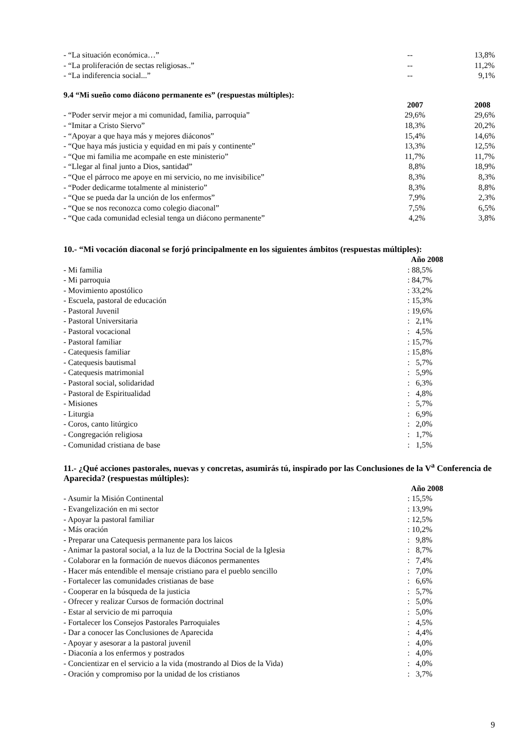| - “La situación económica…” | -- | 13,8% |
| - “La proliferación de sectas religiosas..” | -- | 11,2% |
| - “La indiferencia social...” | -- | 9,1% |
9.4 “Mi sueño como diácono permanente es” (respuestas múltiples):
| | 2007 | 2008 |
| - “Poder servir mejor a mi comunidad, familia, parroquia” | 29,6% | 29,6% |
| - “Imitar a Cristo Siervo” | 18,3% | 20,2% |
| - “Apoyar a que haya más y mejores diáconos” | 15,4% | 14,6% |
| - “Que haya más justicia y equidad en mi país y continente” | 13,3% | 12,5% |
| - “Que mi familia me acompañe en este ministerio” | 11,7% | 11,7% |
| - “Llegar al final junto a Dios, santidad” | 8,8% | 18,9% |
| - “Que el párroco me apoye en mi servicio, no me invisibilice” | 8,3% | 8,3% |
| - “Poder dedicarme totalmente al ministerio” | 8,3% | 8,8% |
| - “Que se pueda dar la unción de los enfermos” | 7,9% | 2,3% |
| - “Que se nos reconozca como colegio diaconal” | 7,5% | 6,5% |
| - “Que cada comunidad eclesial tenga un diácono permanente” | 4,2% | 3,8% |
10.- “Mi vocación diaconal se forjó principalmente en los siguientes ámbitos (respuestas múltiples):
| | Año 2008 |
| - Mi familia | : 88,5% |
| - Mi parroquia | : 84,7% |
| - Movimiento apostólico | : 33,2% |
| - Escuela, pastoral de educación | : 15,3% |
| - Pastoral Juvenil | : 19,6% |
| - Pastoral Universitaria | : 2,1% |
| - Pastoral vocacional | : 4,5% |
| - Pastoral familiar | : 15,7% |
| - Catequesis familiar | : 15,8% |
| - Catequesis bautismal | : 5,7% |
| - Catequesis matrimonial | : 5,9% |
| - Pastoral social, solidaridad | : 6,3% |
| - Pastoral de Espiritualidad | : 4,8% |
| - Misiones | : 5,7% |
| - Liturgia | : 6,9% |
| - Coros, canto litúrgico | : 2,0% |
| - Congregación religiosa | : 1,7% |
| - Comunidad cristiana de base | : 1,5% |
11.- ¿Qué acciones pastorales, nuevas y concretas, asumirás tú, inspirado por las Conclusiones de la V<sup>a</sup> Conferencia de Aparecida? (respuestas múltiples):
| | Año 2008 |
| - Asumir la Misión Continental | : 15,5% |
| - Evangelización en mi sector | : 13,9% |
| - Apoyar la pastoral familiar | : 12,5% |
| - Más oración | : 10,2% |
| - Preparar una Catequesis permanente para los laicos | : 9,8% |
| - Animar la pastoral social, a la luz de la Doctrina Social de la Iglesia | : 8,7% |
| - Colaborar en la formación de nuevos diáconos permanentes | : 7,4% |
| - Hacer más entendible el mensaje cristiano para el pueblo sencillo | : 7,0% |
| - Fortalecer las comunidades cristianas de base | : 6,6% |
| - Cooperar en la búsqueda de la justicia | : 5,7% |
| - Ofrecer y realizar Cursos de formación doctrinal | : 5,0% |
| - Estar al servicio de mi parroquia | : 5,0% |
| - Fortalecer los Consejos Pastorales Parroquiales | : 4,5% |
| - Dar a conocer las Conclusiones de Aparecida | : 4,4% |
| - Apoyar y asesorar a la pastoral juvenil | : 4,0% |
| - Diaconía a los enfermos y postrados | : 4,0% |
| - Concientizar en el servicio a la vida (mostrando al Dios de la Vida) | : 4,0% |
| - Oración y compromiso por la unidad de los cristianos | : 3,7% |
9